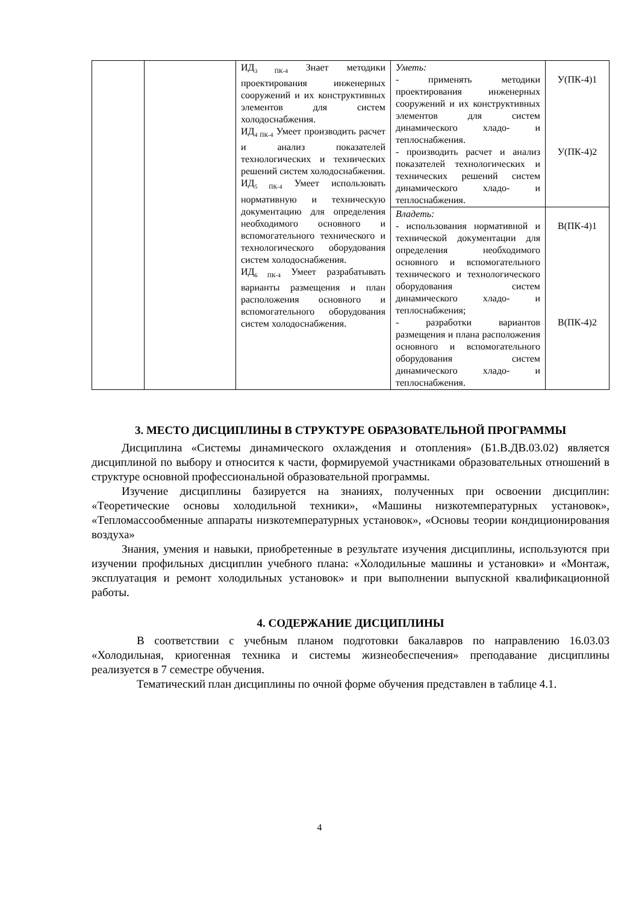| | | ИД<sub>3 ПК-4</sub> Знает методики проектирования инженерных сооружений и их конструктивных элементов для систем холодоснабжения. ИД<sub>4 ПК-4</sub> Умеет производить расчет и анализ показателей технологических и технических решений систем холодоснабжения. ИД<sub>5 ПК-4</sub> Умеет использовать нормативную и техническую документацию для определения необходимого основного и вспомогательного технического и технологического оборудования систем холодоснабжения. ИД<sub>6 ПК-4</sub> Умеет разрабатывать варианты размещения и план расположения основного и вспомогательного оборудования систем холодоснабжения. | Уметь: - применять методики проектирования инженерных сооружений и их конструктивных элементов для систем динамического хладо- и теплоснабжения. - производить расчет и анализ показателей технологических и технических решений систем динамического хладо- и теплоснабжения. | У(ПК-4)1 У(ПК-4)2 |
| | | | Владеть: - использования нормативной и технической документации для определения необходимого основного и вспомогательного технического и технологического оборудования систем динамического хладо- и теплоснабжения; - разработки вариантов размещения и плана расположения основного и вспомогательного оборудования систем динамического хладо- и теплоснабжения. | В(ПК-4)1 В(ПК-4)2 |
3. МЕСТО ДИСЦИПЛИНЫ В СТРУКТУРЕ ОБРАЗОВАТЕЛЬНОЙ ПРОГРАММЫ
Дисциплина «Системы динамического охлаждения и отопления» (Б1.В.ДВ.03.02) является дисциплиной по выбору и относится к части, формируемой участниками образовательных отношений в структуре основной профессиональной образовательной программы.
Изучение дисциплины базируется на знаниях, полученных при освоении дисциплин: «Теоретические основы холодильной техники», «Машины низкотемпературных установок», «Тепломассообменные аппараты низкотемпературных установок», «Основы теории кондиционирования воздуха»
Знания, умения и навыки, приобретенные в результате изучения дисциплины, используются при изучении профильных дисциплин учебного плана: «Холодильные машины и установки» и «Монтаж, эксплуатация и ремонт холодильных установок» и при выполнении выпускной квалификационной работы.
4. СОДЕРЖАНИЕ ДИСЦИПЛИНЫ
В соответствии с учебным планом подготовки бакалавров по направлению 16.03.03 «Холодильная, криогенная техника и системы жизнеобеспечения» преподавание дисциплины реализуется в 7 семестре обучения.
Тематический план дисциплины по очной форме обучения представлен в таблице 4.1.
4